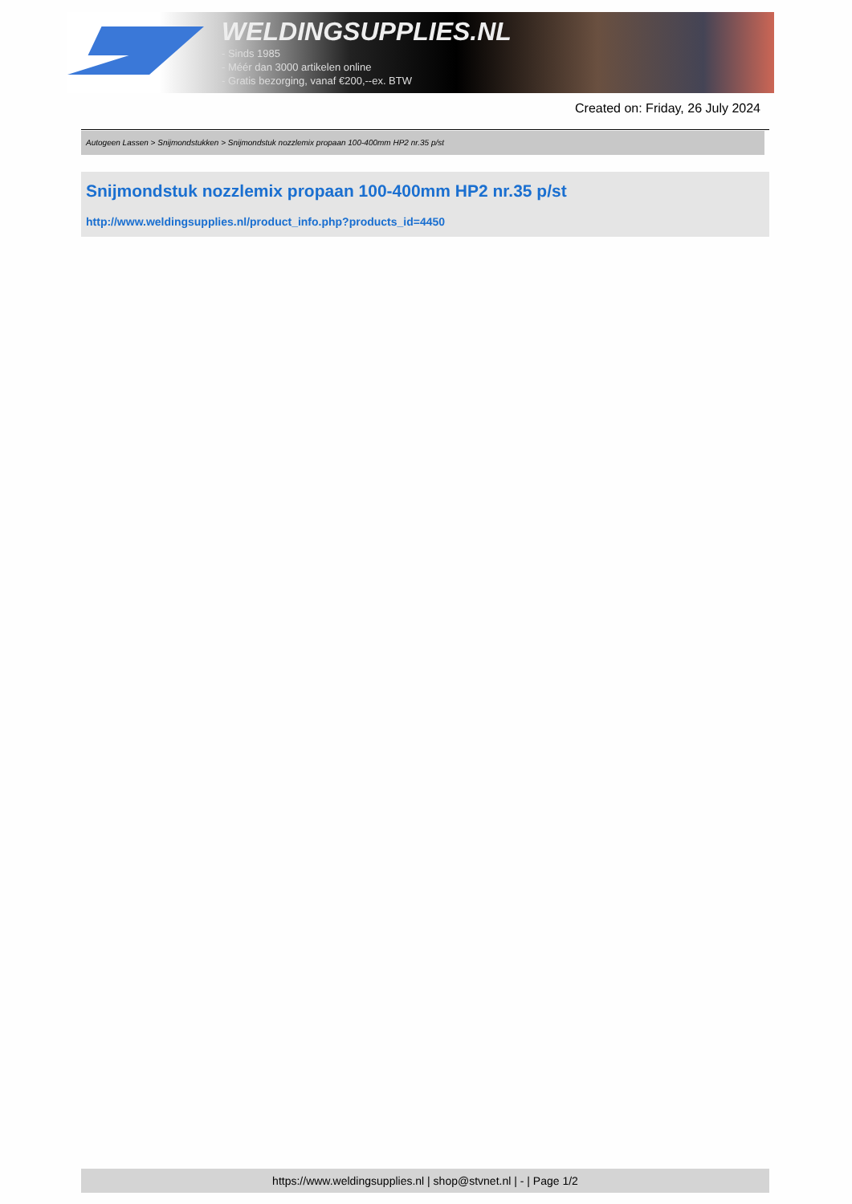WELDINGSUPPLIES.NL
- Sinds 1985
- Méér dan 3000 artikelen online
- Gratis bezorging, vanaf €200,--ex. BTW
Created on: Friday, 26 July 2024
Autogeen Lassen > Snijmondstukken > Snijmondstuk nozzlemix propaan 100-400mm HP2 nr.35 p/st
Snijmondstuk nozzlemix propaan 100-400mm HP2 nr.35 p/st
http://www.weldingsupplies.nl/product_info.php?products_id=4450
https://www.weldingsupplies.nl | shop@stvnet.nl | - | Page 1/2